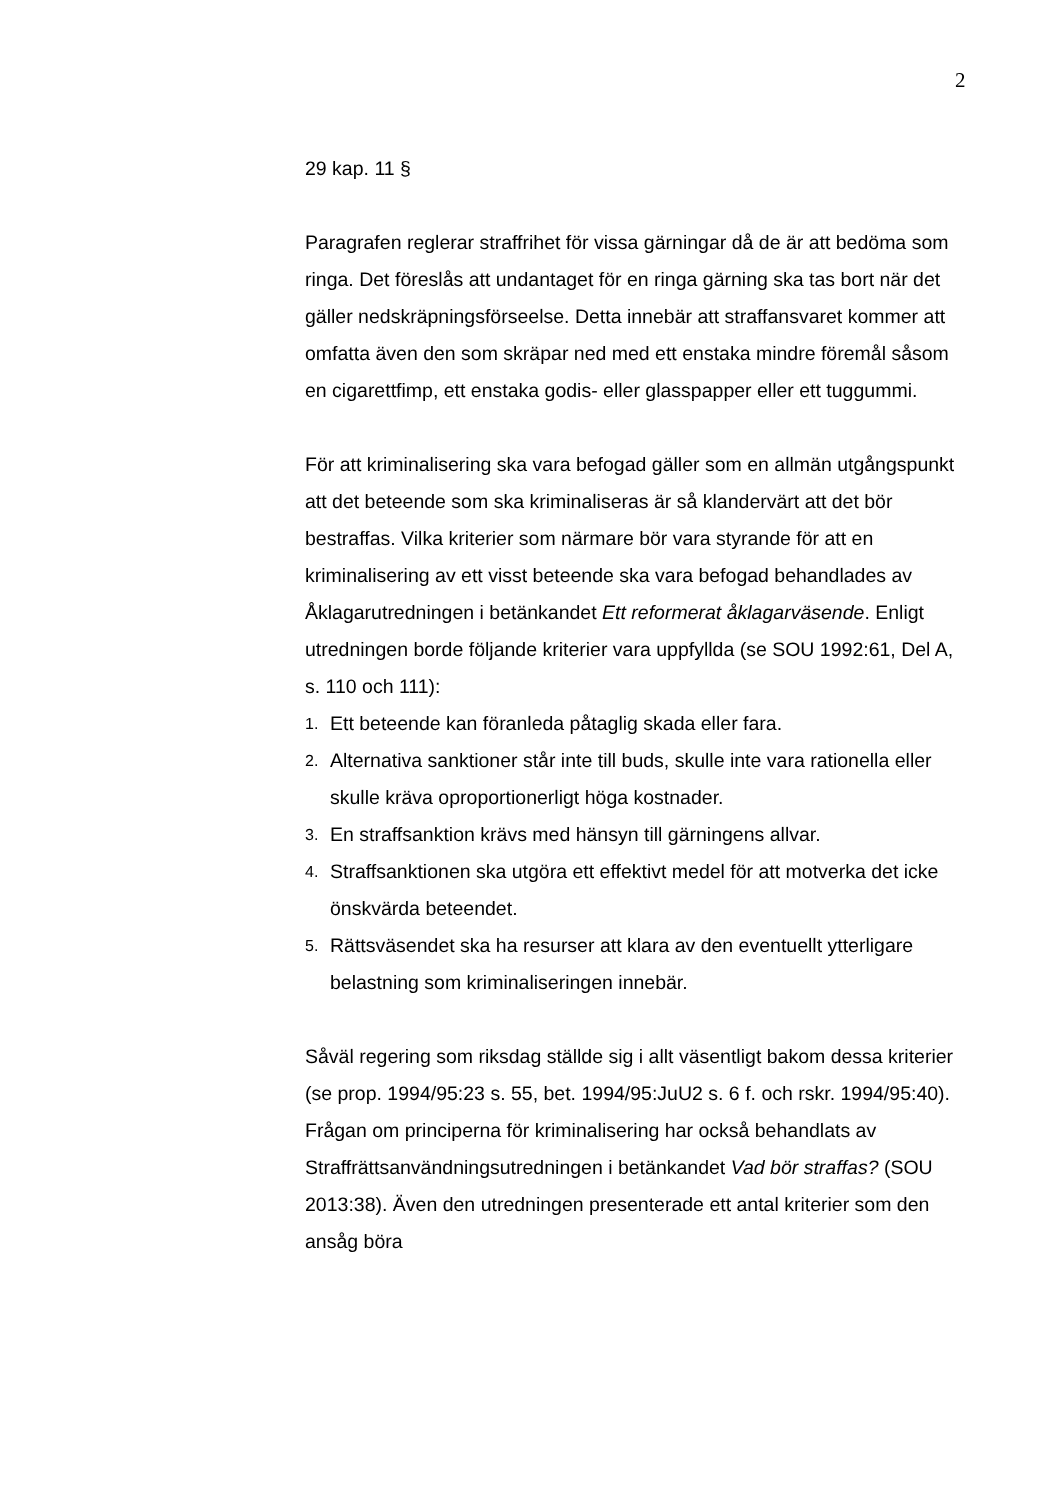2
29 kap. 11 §
Paragrafen reglerar straffrihet för vissa gärningar då de är att bedöma som ringa. Det föreslås att undantaget för en ringa gärning ska tas bort när det gäller nedskräpningsförseelse. Detta innebär att straffansvaret kommer att omfatta även den som skräpar ned med ett enstaka mindre föremål såsom en cigarettfimp, ett enstaka godis- eller glasspapper eller ett tuggummi.
För att kriminalisering ska vara befogad gäller som en allmän utgångspunkt att det beteende som ska kriminaliseras är så klandervärt att det bör bestraffas. Vilka kriterier som närmare bör vara styrande för att en kriminalisering av ett visst beteende ska vara befogad behandlades av Åklagarutredningen i betänkandet Ett reformerat åklagarväsende. Enligt utredningen borde följande kriterier vara uppfyllda (se SOU 1992:61, Del A, s. 110 och 111):
1. Ett beteende kan föranleda påtaglig skada eller fara.
2. Alternativa sanktioner står inte till buds, skulle inte vara rationella eller skulle kräva oproportionerligt höga kostnader.
3. En straffsanktion krävs med hänsyn till gärningens allvar.
4. Straffsanktionen ska utgöra ett effektivt medel för att motverka det icke önskvärda beteendet.
5. Rättsväsendet ska ha resurser att klara av den eventuellt ytter­ligare belastning som kriminaliseringen innebär.
Såväl regering som riksdag ställde sig i allt väsentligt bakom dessa kriterier (se prop. 1994/95:23 s. 55, bet. 1994/95:JuU2 s. 6 f. och rskr. 1994/95:40). Frågan om principerna för kriminalisering har också behandlats av Straffrättsanvändningsutredningen i betänkandet Vad bör straffas? (SOU 2013:38). Även den utredningen presenterade ett antal kriterier som den ansåg böra